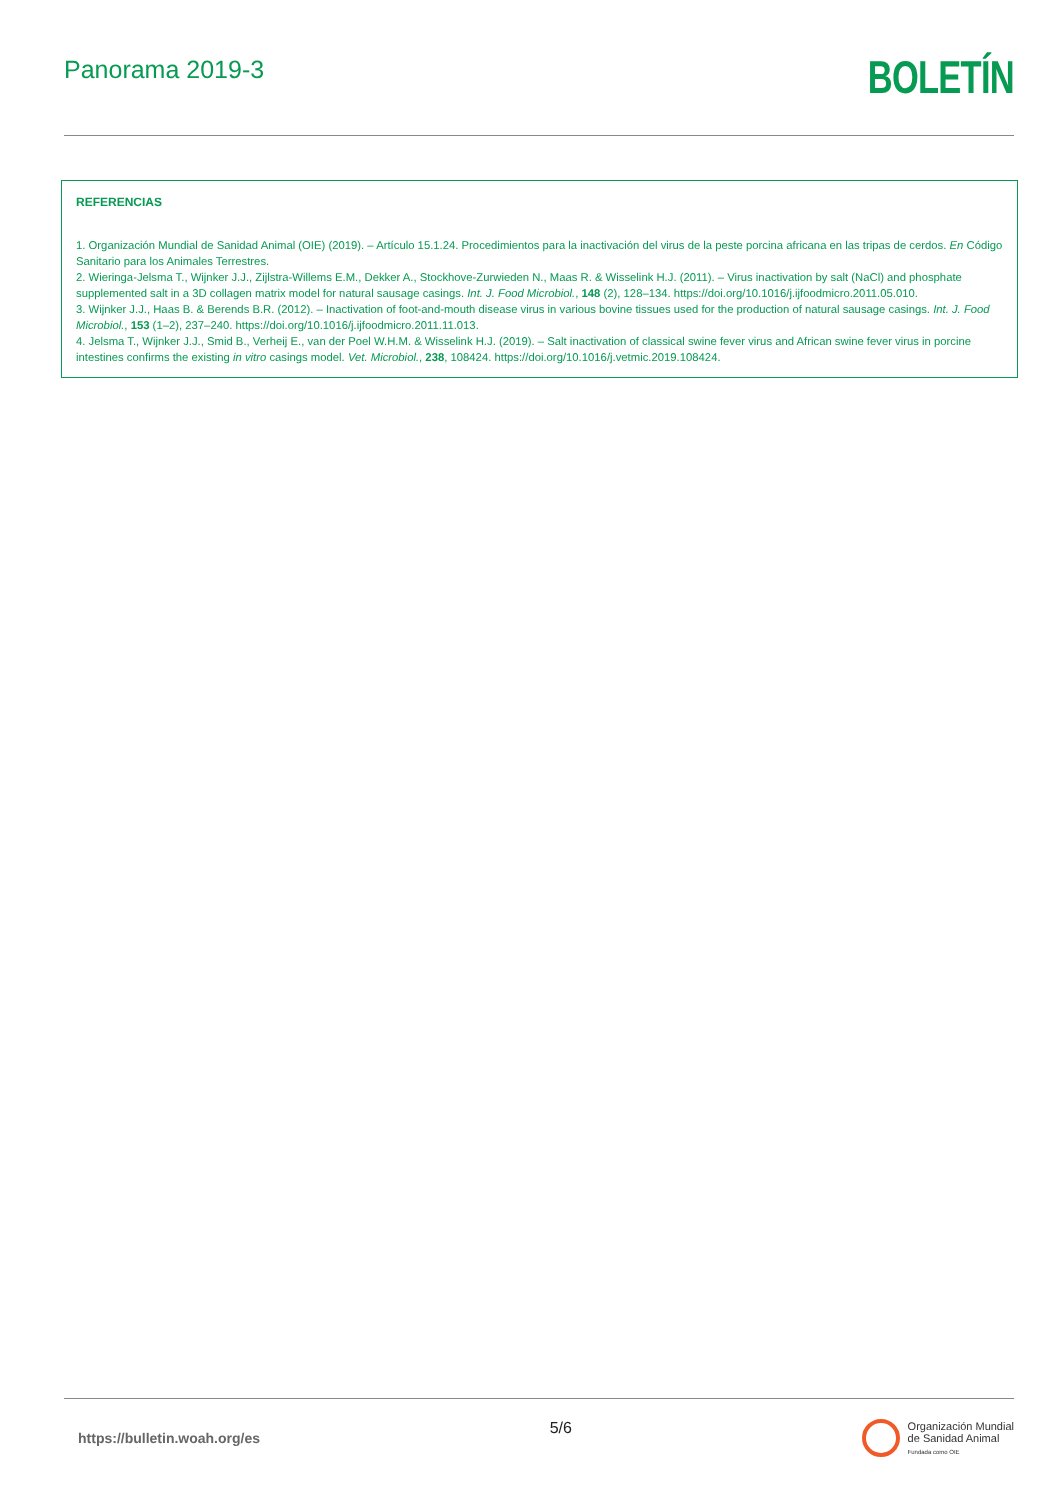Panorama 2019-3
BOLETÍN
REFERENCIAS
1. Organización Mundial de Sanidad Animal (OIE) (2019). – Artículo 15.1.24. Procedimientos para la inactivación del virus de la peste porcina africana en las tripas de cerdos. En Código Sanitario para los Animales Terrestres.
2. Wieringa-Jelsma T., Wijnker J.J., Zijlstra-Willems E.M., Dekker A., Stockhove-Zurwieden N., Maas R. & Wisselink H.J. (2011). – Virus inactivation by salt (NaCl) and phosphate supplemented salt in a 3D collagen matrix model for natural sausage casings. Int. J. Food Microbiol., 148 (2), 128–134. https://doi.org/10.1016/j.ijfoodmicro.2011.05.010.
3. Wijnker J.J., Haas B. & Berends B.R. (2012). – Inactivation of foot-and-mouth disease virus in various bovine tissues used for the production of natural sausage casings. Int. J. Food Microbiol., 153 (1–2), 237–240. https://doi.org/10.1016/j.ijfoodmicro.2011.11.013.
4. Jelsma T., Wijnker J.J., Smid B., Verheij E., van der Poel W.H.M. & Wisselink H.J. (2019). – Salt inactivation of classical swine fever virus and African swine fever virus in porcine intestines confirms the existing in vitro casings model. Vet. Microbiol., 238, 108424. https://doi.org/10.1016/j.vetmic.2019.108424.
https://bulletin.woah.org/es
5/6
Organización Mundial
de Sanidad Animal
Fundada como OIE